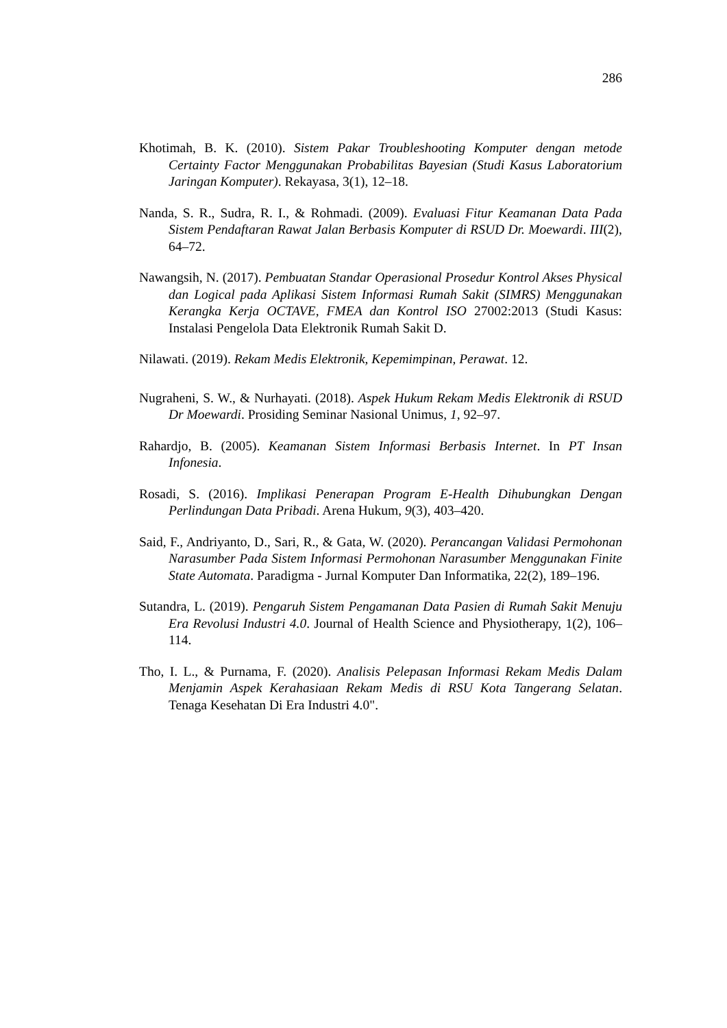286
Khotimah, B. K. (2010). Sistem Pakar Troubleshooting Komputer dengan metode Certainty Factor Menggunakan Probabilitas Bayesian (Studi Kasus Laboratorium Jaringan Komputer). Rekayasa, 3(1), 12–18.
Nanda, S. R., Sudra, R. I., & Rohmadi. (2009). Evaluasi Fitur Keamanan Data Pada Sistem Pendaftaran Rawat Jalan Berbasis Komputer di RSUD Dr. Moewardi. III(2), 64–72.
Nawangsih, N. (2017). Pembuatan Standar Operasional Prosedur Kontrol Akses Physical dan Logical pada Aplikasi Sistem Informasi Rumah Sakit (SIMRS) Menggunakan Kerangka Kerja OCTAVE, FMEA dan Kontrol ISO 27002:2013 (Studi Kasus: Instalasi Pengelola Data Elektronik Rumah Sakit D.
Nilawati. (2019). Rekam Medis Elektronik, Kepemimpinan, Perawat. 12.
Nugraheni, S. W., & Nurhayati. (2018). Aspek Hukum Rekam Medis Elektronik di RSUD Dr Moewardi. Prosiding Seminar Nasional Unimus, 1, 92–97.
Rahardjo, B. (2005). Keamanan Sistem Informasi Berbasis Internet. In PT Insan Infonesia.
Rosadi, S. (2016). Implikasi Penerapan Program E-Health Dihubungkan Dengan Perlindungan Data Pribadi. Arena Hukum, 9(3), 403–420.
Said, F., Andriyanto, D., Sari, R., & Gata, W. (2020). Perancangan Validasi Permohonan Narasumber Pada Sistem Informasi Permohonan Narasumber Menggunakan Finite State Automata. Paradigma - Jurnal Komputer Dan Informatika, 22(2), 189–196.
Sutandra, L. (2019). Pengaruh Sistem Pengamanan Data Pasien di Rumah Sakit Menuju Era Revolusi Industri 4.0. Journal of Health Science and Physiotherapy, 1(2), 106–114.
Tho, I. L., & Purnama, F. (2020). Analisis Pelepasan Informasi Rekam Medis Dalam Menjamin Aspek Kerahasiaan Rekam Medis di RSU Kota Tangerang Selatan. Tenaga Kesehatan Di Era Industri 4.0".